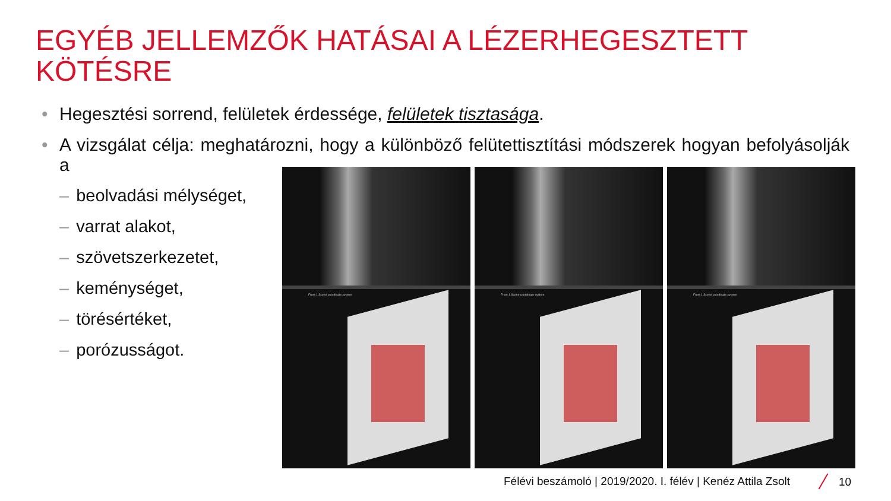EGYÉB JELLEMZŐK HATÁSAI A LÉZERHEGESZTETT KÖTÉSRE
• Hegesztési sorrend, felületek érdessége, felületek tisztasága.
• A vizsgálat célja: meghatározni, hogy a különböző felütettisztítási módszerek hogyan befolyásolják a
– beolvadási mélységet,
– varrat alakot,
– szövetszerkezetet,
– keménységet,
– törésértéket,
– porózusságot.
Front 1 Scene coordinate system
Front 1 Scene coordinate system
Front 1 Scene coordinate system
Félévi beszámoló | 2019/2020. I. félév | Kenéz Attila Zsolt
10